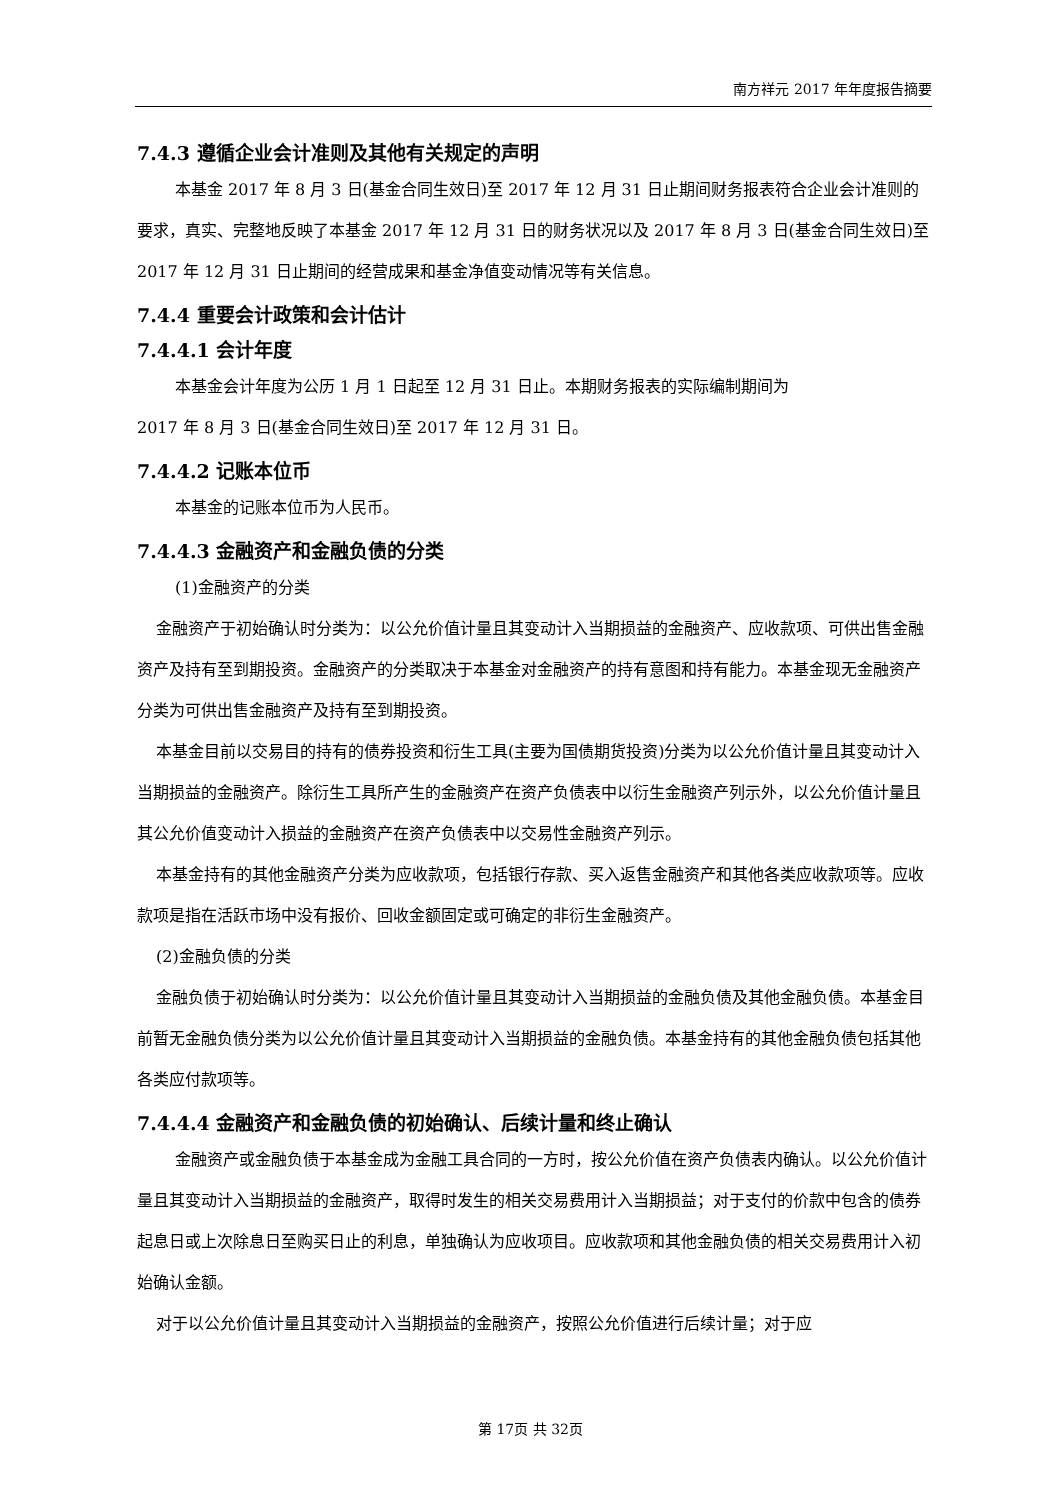南方祥元 2017 年年度报告摘要
7.4.3 遵循企业会计准则及其他有关规定的声明
本基金 2017 年 8 月 3 日(基金合同生效日)至 2017 年 12 月 31 日止期间财务报表符合企业会计准则的要求，真实、完整地反映了本基金 2017 年 12 月 31 日的财务状况以及 2017 年 8 月 3 日(基金合同生效日)至 2017 年 12 月 31 日止期间的经营成果和基金净值变动情况等有关信息。
7.4.4 重要会计政策和会计估计
7.4.4.1 会计年度
本基金会计年度为公历 1 月 1 日起至 12 月 31 日止。本期财务报表的实际编制期间为
2017 年 8 月 3 日(基金合同生效日)至 2017 年 12 月 31 日。
7.4.4.2 记账本位币
本基金的记账本位币为人民币。
7.4.4.3 金融资产和金融负债的分类
(1)金融资产的分类
金融资产于初始确认时分类为：以公允价值计量且其变动计入当期损益的金融资产、应收款项、可供出售金融资产及持有至到期投资。金融资产的分类取决于本基金对金融资产的持有意图和持有能力。本基金现无金融资产分类为可供出售金融资产及持有至到期投资。
本基金目前以交易目的持有的债券投资和衍生工具(主要为国债期货投资)分类为以公允价值计量且其变动计入当期损益的金融资产。除衍生工具所产生的金融资产在资产负债表中以衍生金融资产列示外，以公允价值计量且其公允价值变动计入损益的金融资产在资产负债表中以交易性金融资产列示。
本基金持有的其他金融资产分类为应收款项，包括银行存款、买入返售金融资产和其他各类应收款项等。应收款项是指在活跃市场中没有报价、回收金额固定或可确定的非衍生金融资产。
(2)金融负债的分类
金融负债于初始确认时分类为：以公允价值计量且其变动计入当期损益的金融负债及其他金融负债。本基金目前暂无金融负债分类为以公允价值计量且其变动计入当期损益的金融负债。本基金持有的其他金融负债包括其他各类应付款项等。
7.4.4.4 金融资产和金融负债的初始确认、后续计量和终止确认
金融资产或金融负债于本基金成为金融工具合同的一方时，按公允价值在资产负债表内确认。以公允价值计量且其变动计入当期损益的金融资产，取得时发生的相关交易费用计入当期损益；对于支付的价款中包含的债券起息日或上次除息日至购买日止的利息，单独确认为应收项目。应收款项和其他金融负债的相关交易费用计入初始确认金额。
对于以公允价值计量且其变动计入当期损益的金融资产，按照公允价值进行后续计量；对于应
第 17页 共 32页